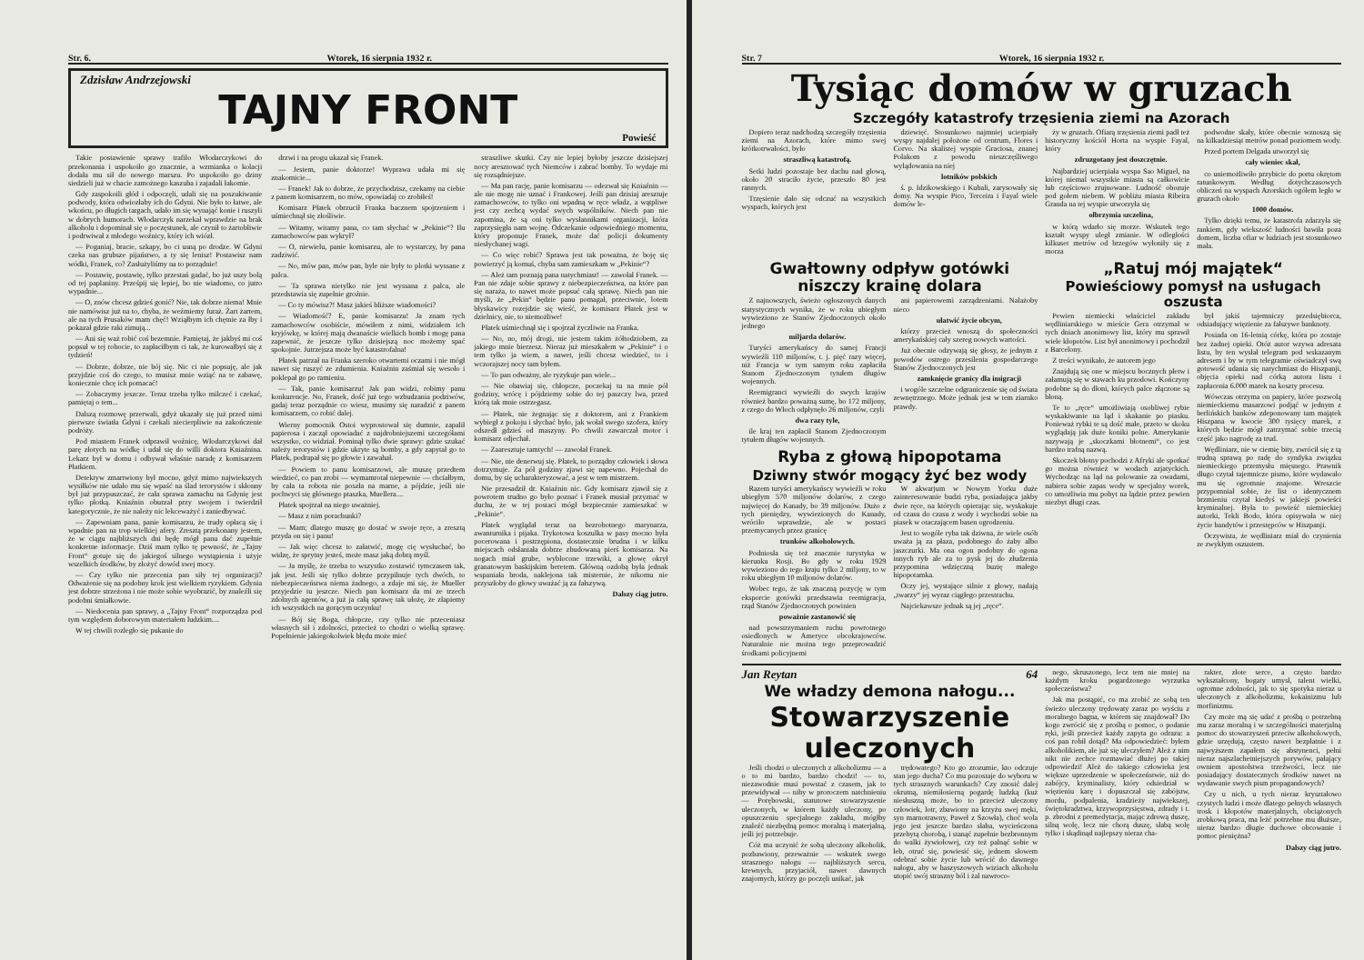Str. 6. Wtorek, 16 sierpnia 1932 r.
Zdzisław Andrzejowski
TAJNY FRONT
Powieść
Takie postawienie sprawy trafiło Włodarczykowi do przekonania i uspokoiło go znacznie, a wzmianka o kolacji dodała mu sił do nowego marszu. Po uspokoiło go dziny siedzieli już w chacie zamożnego kaszuba i zajadali łakomie.
Gdy zaspokoili głód i odpoczęli, udali się na poszukiwanie podwody, która odwiozłaby ich do Gdyni. Nie było to łatwe, ale wkońcu, po długich targach, udało im się wynająć konie i ruszyli w dobrych humorach. Włodarczyk narzekał wprawdzie na brak alkoholu i dopominał się o poczęstunek, ale czynił to żartobliwie i podrwiwał z młodego woźnicy, który ich wiózł.
— Poganiaj, bracie, szkapy, bo ci usną po drodze. W Gdyni czeka nas grubsze pijaństwo, a ty się lenisz! Postawisz nam wódki, Franek, co? Zasłużyliśmy na to porządnie!
— Postawię, postawię, tylko przestań gadać, bo już uszy bolą od tej paplaniny. Prześpij się lepiej, bo nie wiadomo, co jutro wypadnie...
— O, znów chcesz gdzieś gonić? Nie, tak dobrze niema! Mnie nie namówisz już na to, chyba, że weźmiemy furaż. Żart żartem, ale na tych Prusaków mam chęć! Wziąłbym ich chętnie za łby i pokazał gdzie raki zimują...
— Ani się waż robić coś bezemnie. Pamiętaj, że jakbyś mi coś popsuł w tej robocie, to zapłaciłbym ci tak, że kurowałbyś się z tydzień!
— Dobrze, dobrze, nie bój się. Nic ci nie popsuję, ale jak przyjdzie coś do czego, to musisz mnie wziąć na te zabawę, koniecznie chcę ich pomacać!
— Zobaczymy jeszcze. Teraz trzeba tylko milczeć i czekać, pamiętaj o tem...
Dalszą rozmowę przerwali, gdyż ukazały się już przed nimi pierwsze światła Gdyni i czekali niecierpliwie na zakończenie podróży.
Pod miastem Franek odprawił woźnicę, Włodarczykowi dał parę złotych na wódkę i udał się do willi doktora Kniaźnina. Lekarz był w domu i odbywał właśnie naradę z komisarzem Płatkiem.
Detektyw zmartwiony był mocno, gdyż mimo najwiekszych wysiłków nie udało mu się wpaść na ślad terorystów i skłonny był już przypuszczać, że cała sprawa zamachu na Gdynię jest tylko plotką. Kniaźnin oburzał przy swojem i twierdził kategorycznie, że nie należy nic lekceważyć i zaniedbywać.
— Zapewniam pana, panie komisarzu, że trudy opłacą się i wpadnie pan na trop wielkiej afery. Zresztą przekonany jestem, że w ciągu najbliższych dni będę mógł panu dać zupełnie konkretne informacje. Dziś mam tylko tę pewność, że „Tajny Front“ gotuje się do jakiegoś silnego wystąpienia i użyje wszelkich środków, by złożyć dowód swej mocy.
— Czy tylko nie przecenia pan siły tej organizacji? Odważenie się na podobny krok jest wielkiem ryzykiem. Gdynia jest dobrze strzeżona i nie może sobie wyobrazić, by znaleźli się podobni śmiałkowie.
— Niedocenia pan sprawy, a „Tajny Front“ rozporządza pod tym względem doborowym materiałem ludzkim....
W tej chwili rozległo się pukanie do
drzwi i na progu ukazał się Franek.
— Jestem, panie doktorze! Wyprawa udała mi się znakomicie...
— Franek! Jak to dobrze, że przychodzisz, czekamy na ciebie z panem komisarzem, no mów, opowiadaj co zrobiłeś!
Komisarz Płatek obrzucił Franka bacznem spojrzeniem i uśmiechnął się złośliwie.
— Witamy, witamy pana, co tam słychać w „Pekinie“? Ilu zamachowców pan wykrył?
— O, niewielu, panie komisarzu, ale to wystarczy, by pana zadziwić.
— No, mów pan, mów pan, byle nie były to plotki wyssane z palca.
— Ta sprawa nietylko nie jest wyssana z palca, ale przedstawia się zupełnie groźnie.
— Co ty mówisz?! Masz jakieś bliższe wiadomości?
— Wiadomość? E, panie komisarzu! Ja znam tych zamachowców osobiście, mówiłem z nimi, widziałem ich kryjówkę, w której mają dwanaście wielkich bomb i mogę pana zapewnić, że jeszcze tylko dzisiejszą noc możemy spać spokojnie. Jutrzejsza może być katastrofalna!
Płatek patrzał na Franka szeroko otwartemi oczami i nie mógł nawet się ruszyć ze zdumienia. Kniaźnin zaśmiał się wesoło i poklepał go po ramieniu.
— Tak, panie komisarzu! Jak pan widzi, robimy panu konkurencje. No, Franek, dość już tego wzbudzania podziwów, gadaj teraz porządnie co wiesz, musimy się naradzić z panem komisarzem, co robić dalej.
Wierny pomocnik Ostoi wyprostował się dumnie, zapalił papierosa i zaczął opowiadać z najdrobniejszemi szczegółami wszystko, co widział. Pominął tylko dwie sprawy: gdzie szukać należy terorystów i gdzie ukryte są bomby, a gdy zapytał go to Płatek, podrapał się po głowie i zawahał.
— Powiem to panu komisarzowi, ale muszę przedtem wiedzieć, co pan zrobi — wymamrotał niepewnie — chciałbym, by cała ta robota nie poszła na marne, a pójdzie, jeśli nie pochwyci się głównego ptaszka, Muellera....
Płatek spojrzał na niego uważniej.
— Masz z nim porachunki?
— Mam; dlatego muszę go dostać w swoje ręce, a zresztą przyda on się i panu!
— Jak więc chcesz to załatwić, mogę cię wysłuchać, bo widzę, że sprytny jesteś, może masz jaką dobrą myśl.
— Ja myślę, że trzeba to wszystko zostawić tymczasem tak, jak jest. Jeśli się tylko dobrze przypilnuje tych dwóch, to niebezpieczeństwa niema żadnego, a zdaje mi się, że Mueller przyjedzie tu jeszcze. Niech pan komisarz da mi ze trzech zdolnych agentów, a już ja całą sprawę tak ułożę, że złapiemy ich wszystkich na gorącym uczynku!
— Bój się Boga, chłopcze, czy tylko nie przeceniasz własnych sił i zdolności, przecież to chodzi o wielką sprawę. Popełnienie jakiegokolwiek błędu może mieć
straszliwe skutki. Czy nie lepiej byłoby jeszcze dzisiejszej nocy aresztować tych Niemców i zabrać bomby. To wydaje mi się rozsądniejsze.
— Ma pan rację, panie komisarzu — odezwał się Kniaźnin — ale nie mogę nie uznać i Frankowej. Jeśli pan dzisiaj aresztuje zamachowców, to tylko oni wpadną w ręce władz, a wątpliwe jest czy zechcą wydać swych wspólników. Niech pan nie zapomina, że są oni tylko wysłannikami organizacji, która zaprzysięgła nam wojnę. Odczekanie odpowiedniego momentu, który proponuje Franek, może dać policji dokumenty niesłychanej wagi.
— Co więc robić? Sprawa jest tak poważna, że boję się powierzyć ją komuś, chyba sam zamieszkam w „Pekinie“?
— Ależ tam poznają pana natychmiast! — zawołał Franek. — Pan nie zdaje sobie sprawy z niebezpieczeństwa, na które pan się naraża, to nawet może popsuć całą sprawę. Niech pan nie myśli, że „Pekin“ będzie panu pomagał, przeciwnie, lotem błyskawicy rozejdzie się wieść, że komisarz Płatek jest w dzielnicy, nie, to niemożliwe!
Płatek uśmiechnął się i spojrzał życzliwie na Franka.
— No, no, mój drogi, nie jestem takim żółtodziobem, za jakiego mnie bierzesz. Nieraz już mieszkałem w „Pekinie“ i o tem tylko ja wiem, a nawet, jeśli chcesz wiedzieć, to i wczorajszej nocy tam byłem.
— To pan odważny, ale ryzykuje pan wiele...
— Nie obawiaj się, chłopcze, poczekaj tu na mnie pół godziny, wrócę i pójdziemy sobie do tej paszczy lwa, przed którą tak mnie ostrzegasz.
— Płatek, nie żegnając się z doktorem, ani z Frankiem wybiegł z pokoju i słychać było, jak wołał swego szofera, który odszedł gdzieś od maszyny. Po chwili zawarczał motor i komisarz odjechał.
— Zaaresztuje tamtych! — zawołał Franek.
— Nie, nie denerwuj się. Płatek, to porządny człowiek i słowa dotrzymuje. Za pół godziny zjawi się napewno. Pojechał do domu, by się ucharakteryzować, a jest w tem mistrzem.
Nie przesadził dr. Kniaźnin nic. Gdy komisarz zjawił się z powrotem trudno go było poznać i Franek musiał przyznać w duchu, że w tej postaci mógł bezpiecznie zamieszkać w „Pekinie“.
Płatek wyglądał teraz na bezrobotnego marynarza, awanturnika i pijaka. Trykotowa koszulka w pasy mocno była pocerowana i postrzępiona, dostatecznie brudna i w kilku miejscach odsłaniała dobrze zbudowaną pierś komisarza. Na nogach miał grube, wyblocone trzewiki, a głowę okrył granatowym baskijskim beretem. Główną ozdobą była jednak wspaniała broda, naklejona tak misternie, że nikomu nie przyszłoby do głowy uważać ją za fałszywą.
Dalszy ciąg jutro.
Str. 7 Wtorek, 16 sierpnia 1932 r.
Tysiąc domów w gruzach
Szczegóły katastrofy trzęsienia ziemi na Azorach
Dopiero teraz nadchodzą szczegóły trzęsienia ziemi na Azorach, które mimo swej krótkotrwałości, było
straszliwą katastrofą.
Setki ludzi pozostaje bez dachu nad głową, około 20 straciło życie, przeszło 80 jest rannych.
Trzęsienie dało się odczuć na wszystkich wyspach, których jest
dziewięć. Stosunkowo najmniej ucierpiały wyspy najdalej położone od centrum, Flores i Corvo. Na skalistej wyspie Graciosa, znanej Polakom z powodu nieszczęśliwego wylądowania na niej
lotników polskich
ś. p. Idzikowskiego i Kubali, zarysowały się domy. Na wyspie Pico, Terceira i Fayal wiele domów le-
ży w gruzach. Ofiarą trzęsienia ziemi padł też historyczny kościół Horta na wyspie Fayal, który
zdruzgotany jest doszczętnie.
Najbardziej ucierpiała wyspa Sao Miguel, na której niemal wszystkie miasta są całkowicie lub częściowo zrujnowane. Ludność obozuje pod gołem niebem. W pobliżu miasta Ribeira Granda na tej wyspie utworzyła się
olbrzymia szczelina,
w którą wdarło się morze. Wskutek tego kształt wyspy uległ zmianie. W odległości kilkuset metrów od brzegów wyłoniły się z morza
podwodne skały, które obecnie wznoszą się na kilkadziesiąt metrów ponad poziomem wody.
Przed portem Delgada utworzył się
cały wieniec skał,
co uniemożliwiło przybicie do portu okrętom ratunkowym. Według dotychczasowych obliczeń na wyspach Azorskich ogółem legło w gruzach około
1000 domów.
Tylko dzięki temu, że katastrofa zdarzyła się rankiem, gdy wiekszość ludności bawiła poza domem, liczba ofiar w ludziach jest stosunkowo mała.
Gwałtowny odpływ gotówki niszczy krainę dolara
Z najnowszych, świeżo ogłoszonych danych statystycznych wynika, że w roku ubiegłym wywieziono ze Stanów Zjednoczonych około jednego
miljarda dolarów.
Turyści amerykańscy do samej Francji wywieźli 110 miljonów, t. j. pięć razy więcej, niż Francja w tym samym roku zapłaciła Stanom Zjednoczonym tytułem długów wojennych.
Reemigranci wywieźli do swych krajów również bardzo poważną sumę, bo 172 miljony, z czego do Włoch odpłynęło 26 miljonów, czyli
dwa razy tyle,
ile kraj ten zapłacił Stanom Zjednoczonym tytułem długów wojennych.
ani papierowemi zarządzeniami. Nalażoby nieco
ułatwić życie obcym,
którzy przecież wnoszą do społeczności amerykańskiej cały szereg nowych wartości.
Już obecnie odzywają się głosy, że jednym z powodów ostrego przesilenia gospodarczego Stanów Zjednoczonych jest
zamknięcie granicy dla imigracji
i wogóle szczelne odgraniczenie się od świata zewnętrznego. Może jednak jest w tem ziarnko prawdy.
Ryba z głową hipopotama
Dziwny stwór mogący żyć bez wody
Razem turyści amerykańscy wywieźli w roku ubiegłym 570 miljonów dolarów, z czego najwięcej do Kanady, bo 39 miljonów. Dużo z tych pieniędzy, wywiezionych do Kanady, wróciło wprawdzie, ale w postaci przemycanych przez granicę
trunków alkoholowych.
Podniosła się też znacznie turystyka w kierunku Rosji. Bo gdy w roku 1929 wywieziono do tego kraju tylko 2 miljony, to w roku ubiegłym 10 miljonów dolarów.
Wobec tego, że tak znaczną pozycję w tym eksporcie gotówki przedstawia reemigracja, rząd Stanów Zjednoczonych powinien
poważnie zastanowić się
nad powstrzymaniem ruchu powrotnego osiedlonych w Ameryce obcokrajowców. Naturalnie nie można tego przeprowadzić środkami policyjnemi
W akwarjum w Nowym Yorku duże zainteresowanie budzi ryba, posiadająca jakby dwie ręce, na których opierając się, wyskakuje od czasu do czasu z wody i wychodzi sobie na piasek w otaczającem basen ogrodzeniu.
Jest to wogóle ryba tak dziwna, że wiele osób uważa ją za płaza, podobnego do żaby albo jaszczurki. Ma ona ogon podobny do ogona innych ryb ale za to pysk jej do złudzenia przypomina wdzięczną buzię małego hipopotamka.
Oczy jej, wystające silnie z głowy, nadają „twarzy“ jej wyraz ciągłego przestrachu.
Najciekawsze jednak są jej „ręce“.
„Ratuj mój majątek“
Powieściowy pomysł na usługach oszusta
Pewien niemiecki właściciel zakładu wędliniarskiego w mieście Gera otrzymał w tych dniach anonimowy list, który mu sprawił wiele kłopotów. List był anonimowy i pochodził z Barcelony.
Z treści wynikało, że autorem jego
Znajdują się one w miejscu bocznych płetw i załamują się w stawach ku przodowi. Kończyny podobne są do dłoni, których palce złączone są błoną.
Te to „ręce“ umożliwiają osobliwej rybie wyskakiwanie na ląd i skakanie po piasku. Ponieważ rybki te są dość małe, przeto w skoku wyglądają jak duże koniki polne. Amerykanie nazywają je „skoczkami błotnemi“, co jest bardzo trafną nazwą.
Skoczek błotny pochodzi z Afryki ale spotkać go można również w wodach azjatyckich. Wychodząc na ląd na polowanie za owadami, nabiera sobie zapas wody w specjalny worek, co umożliwia mu pobyt na lądzie przez pewien niezbyt długi czas.
był jakiś tajemniczy przedsiębiorca, odsiadujący więzienie za fałszywe banknoty.
Posiada on 16-letnią córkę, która po zostaje bez żadnej opieki. Otóż autor wzywa adresata listu, by ten wysłał telegram pod wskazanym adresem i by w tym telegramie oświadczył swą gotowość udania się natychmiast do Hiszpanji, objęcia opieki nad córką autora listu i zapłacenia 6.000 marek na koszty procesu.
Wówczas otrzyma on papiery, które pozwolą niemieckiemu masarzowi podjąć w jednym z berlińskich banków zdeponowany tam majątek Hiszpana w kwocie 300 tysięcy marek, z których będzie mógł zatrzymać sobie trzecią część jako nagrodę za trud.
Wędliniarz, nie w ciemię bity, zwrócił się z tą trudną sprawą po radę do syndyka związku niemieckiego przemysłu mięsnego. Prawnik długo czytał tajemnicze pismo, które wydawało mu się ogromnie znajome. Wreszcie przypomniał sobie, że list o identycznem brzmieniu czytał kiedyś w jakiejś powieści kryminalnej. Była to powieść niemieckiej autorki, Tekli Bodo, która opisywała w niej życie bandytów i przestępców w Hiszpanji.
Oczywista, że wędliniarz miał do czynienia ze zwykłym oszustem.
Jan Reytan 64
We władzy demona nałogu...
Stowarzyszenie uleczonych
Jeśli chodzi o uleczonych z alkoholizmu — a o to mi bardzo, bardzo chodzi! — to, niezawodnie musi powstać z czasem, jak to przewidywał — niby w proroczem natchnieniu — Porębowski, statutowe stowarzyszenie uleczonych, w którem każdy uleczony, po opuszczeniu specjalnego zakładu, mógłby znaleźć niezbędną pomoc moralną i materjalną, jeśli jej potrzebuje.
Cóż ma uczynić że sobą uleczony alkoholik, pozbawiony, przeważnie — wskutek swego strasznego nałogu — najbliższych sercu, krewnych, przyjaciół, nawet dawnych znajomych, którzy go poczęli unikać, jak
trędowatego? Kto go zrozumie, kto odczuje stan jego ducha? Co mu pozostaje do wyboru w tych strasznych warunkach? Czy znosić dalej okrutną, niemiłosierną pogardę ludzką (kuż niesłuszną może, bo to przecież uleczony człowiek, lotr, zbawiony na krzyżu swej męki, syn marnotrawny, Paweł z Szowła), choć wola jego jest jeszcze bardzo słaba, wycieńczona przebytą chorobą, i stanąć zupełnie bezbronnym do walki żywiołowej, czy też palnąć sobie w łeb, otruć się, powiesić się, jednem słowem odebrać sobie życie lub wrócić do dawnego nałogu, aby w haszyszowych wiziach alkoholu utopić swój straszny ból i żal nawroco-
nego, skruszonego, lecz tem nie mniej na każdym kroku pogardzonego wyrzutka społeczeństwa?
Jak ma postąpić, co ma zrobić ze sobą ten świeżo uleczony trędowaty zaraz po wyściu z moralnego bagna, w którem się znajdował? Do kogo zwrócić się z prośbą o pomoc, o podanie ręki, jeśli przecież każdy zapyta go odrazu: a coś pan robił dotąd? Ma odpowiedzieć: byłem alkoholikiem, ale już się uleczyłem? Ależ z nim nikt nie zechce rozmawiać dłużej po takiej odpowiedzi! Ależ do takiego człowieka jest większe uprzedzenie w społeczeństwie, niż do zabójcy, kryminalisty, który odsiedział w więzieniu karę i dopuszczał się zabójstw, mordu, podpalenia, kradzieży najwiekszej, świętokradztwa, krzywoprzysięstwa, zdrady i t. p. zbrodni z premedytacja, mając zdrową duszę, silną wolę, lecz nie chorą duszę, słabą wolę tylko i skądinąd najlepszy nieraz cha-
rakter, złote serce, a często bardzo wykształcony, bogaty umysł, talent wielki, ogromne zdolności, jak to się spotyka nieraz u uleczonych z alkoholizmu, kokainizmu lub morfinizmu.
Czy może mą się udać z prośbą o potrzebną mu zaraz moralną i w szczególności materjalną pomoc do stowarzyszeń przeciw alkoholowych, gdzie urzędują, często nawet bezpłatnie i z najwyższem zapałem się abstynenci, pełni nieraz najszlachetniejszych porywów, pałający owniem apostolstwa trzeźwości, lecz nie posiadający dostatecznych środków nawet na wydawanie swych pism propagandowych?
Czy u nich, u tych nieraz kryształowo czystych ludzi i może dlatego pełnych własnych trosk i kłopotów materjalnych, obciążonych zrobkową praca, ma leżć potrzebne mu dłuższe, nieraz bardzo długie duchowe obcowanie i pomoc pieniężna?
Dalszy ciąg jutro.